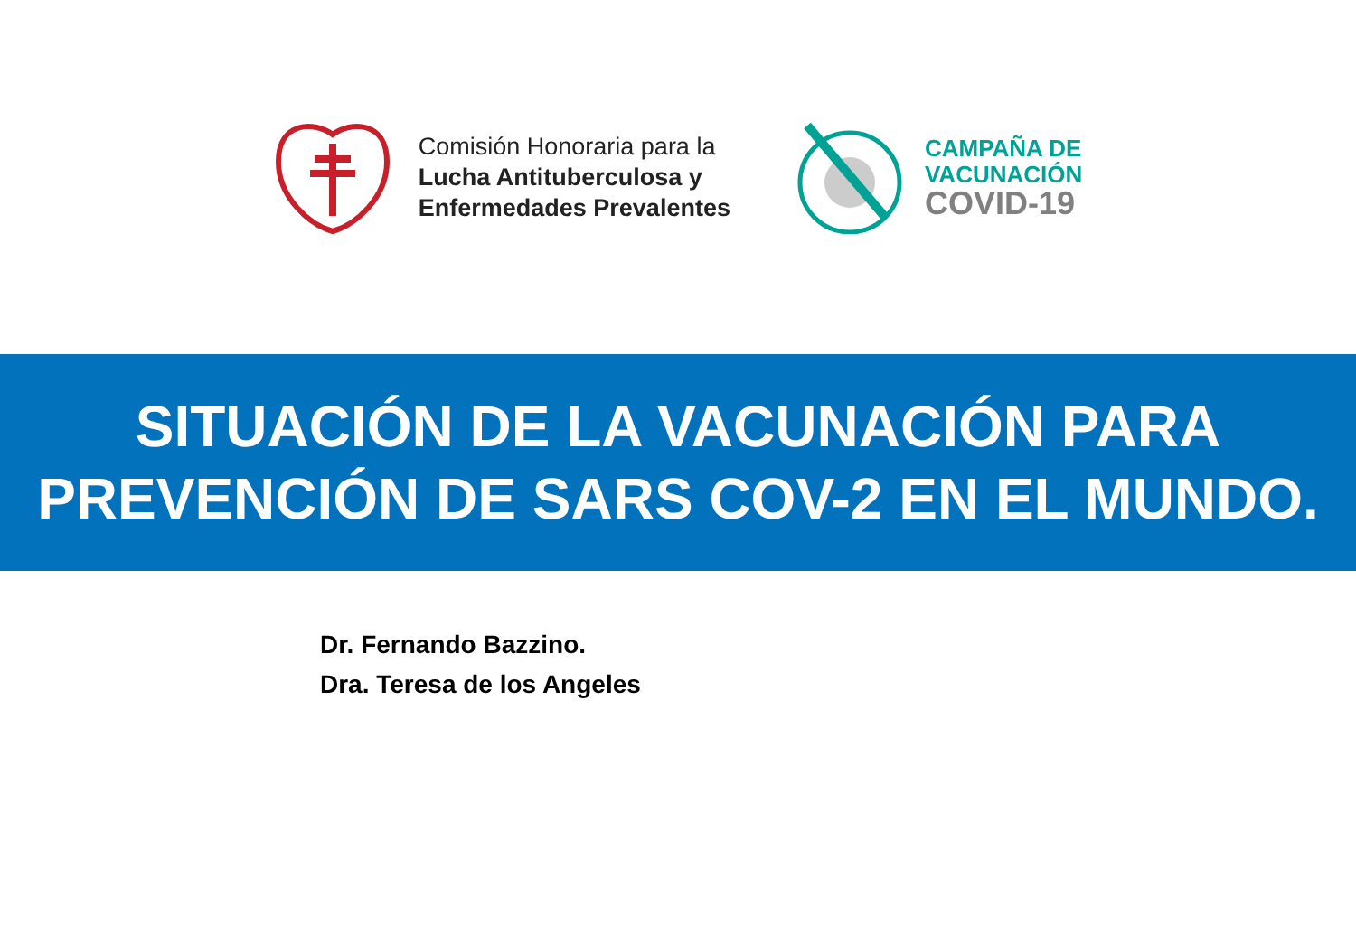Comisión Honoraria para la
Lucha Antituberculosa y
Enfermedades Prevalentes
CAMPAÑA DE
VACUNACIÓN
COVID-19
SITUACIÓN DE LA VACUNACIÓN PARA
PREVENCIÓN DE SARS COV-2 EN EL MUNDO.
Dr. Fernando Bazzino.
Dra. Teresa de los Angeles